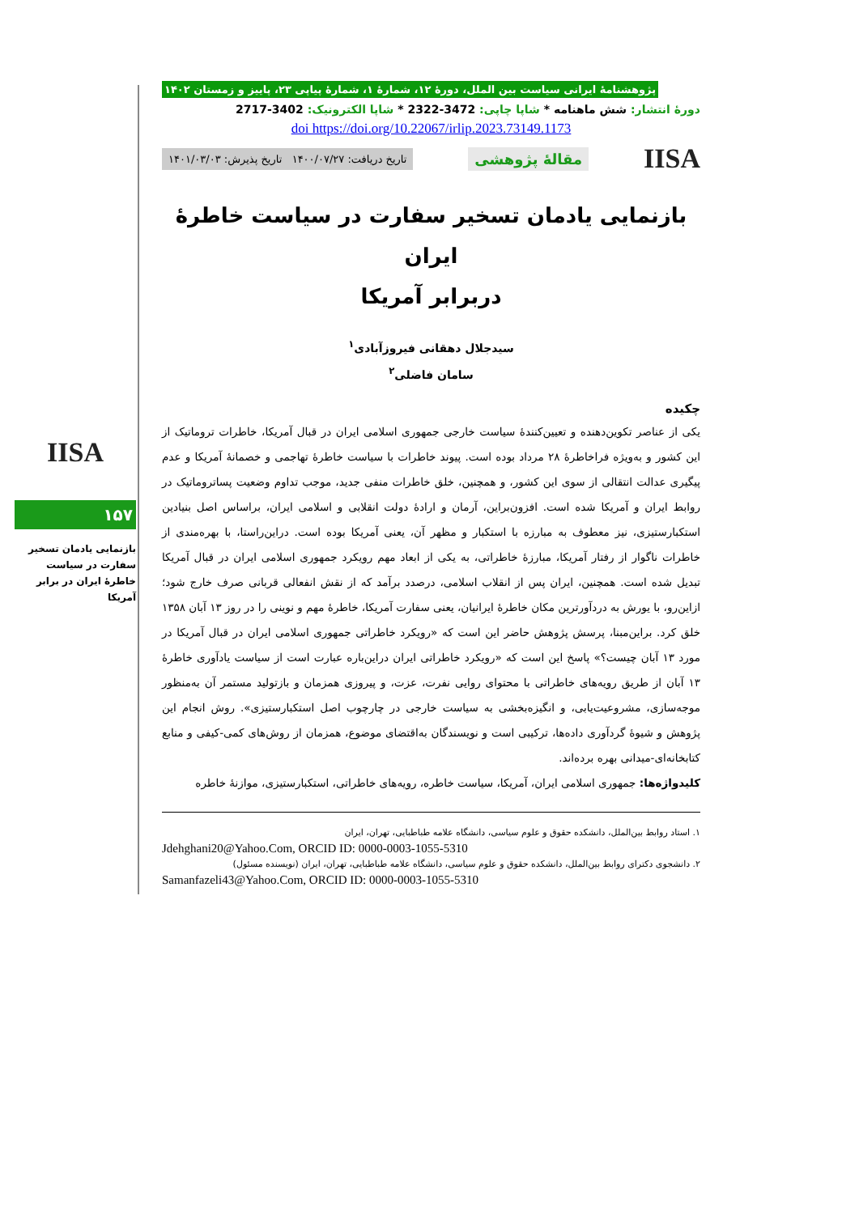پژوهشنامهٔ ایرانی سیاست بین الملل، دورهٔ ۱۲، شمارهٔ ۱، شمارهٔ پیاپی ۲۳، پاییز و زمستان ۱۴۰۲
دورهٔ انتشار: شش ماهنامه * شاپا چاپی: 3472-2322 * شاپا الکترونیک: 3402-2717
doi https://doi.org/10.22067/irlip.2023.73149.1173
IISA مقالهٔ پژوهشی تاریخ دریافت: ۱۴۰۰/۰۷/۲۷ تاریخ پذیرش: ۱۴۰۱/۰۳/۰۳
بازنمایی یادمان تسخیر سفارت در سیاست خاطرهٔ ایران
دربرابر آمریکا
سیدجلال دهقانی فیروزآبادی<sup>۱</sup>
سامان فاضلی<sup>۲</sup>
چکیده
یکی از عناصر تکوین‌دهنده و تعیین‌کنندهٔ سیاست خارجی جمهوری اسلامی ایران در قبال آمریکا، خاطرات تروماتیک از این کشور و به‌ویژه فراخاطرهٔ ۲۸ مرداد بوده است. پیوند خاطرات با سیاست خاطرهٔ تهاجمی و خصمانهٔ آمریکا و عدم پیگیری عدالت انتقالی از سوی این کشور، و همچنین، خلق خاطرات منفی جدید، موجب تداوم وضعیت پساتروماتیک در روابط ایران و آمریکا شده است. افزون‌براین، آرمان و ارادهٔ دولت انقلابی و اسلامی ایران، براساس اصل بنیادین استکبارستیزی، نیز معطوف به مبارزه با استکبار و مظهر آن، یعنی آمریکا بوده است. دراین‌راستا، با بهره‌مندی از خاطرات ناگوار از رفتار آمریکا، مبارزهٔ خاطراتی، به یکی از ابعاد مهم رویکرد جمهوری اسلامی ایران در قبال آمریکا تبدیل شده است. همچنین، ایران پس از انقلاب اسلامی، درصدد برآمد که از نقش انفعالی قربانی صرف خارج شود؛ ازاین‌رو، با یورش به دردآورترین مکان خاطرهٔ ایرانیان، یعنی سفارت آمریکا، خاطرهٔ مهم و نوینی را در روز ۱۳ آبان ۱۳۵۸ خلق کرد. براین‌مبنا، پرسش پژوهش حاضر این است که «رویکرد خاطراتی جمهوری اسلامی ایران در قبال آمریکا در مورد ۱۳ آبان چیست؟» پاسخ این است که «رویکرد خاطراتی ایران دراین‌باره عبارت است از سیاست یادآوری خاطرهٔ ۱۳ آبان از طریق رویه‌های خاطراتی با محتوای روایی نفرت، عزت، و پیروزی همزمان و بازتولید مستمر آن به‌منظور موجه‌سازی، مشروعیت‌یابی، و انگیزه‌بخشی به سیاست خارجی در چارچوب اصل استکبارستیزی». روش انجام این پژوهش و شیوهٔ گردآوری داده‌ها، ترکیبی است و نویسندگان به‌اقتضای موضوع، همزمان از روش‌های کمی-کیفی و منابع کتابخانه‌ای-میدانی بهره برده‌اند.
کلیدواژه‌ها: جمهوری اسلامی ایران، آمریکا، سیاست خاطره، رویه‌های خاطراتی، استکبارستیزی، موازنهٔ خاطره
۱. استاد روابط بین‌الملل، دانشکده حقوق و علوم سیاسی، دانشگاه علامه طباطبایی، تهران، ایران
Jdehghani20@Yahoo.Com, ORCID ID: 0000-0003-1055-5310
۲. دانشجوی دکترای روابط بین‌الملل، دانشکده حقوق و علوم سیاسی، دانشگاه علامه طباطبایی، تهران، ایران (نویسنده مسئول)
Samanfazeli43@Yahoo.Com, ORCID ID: 0000-0003-1055-5310
IISA
۱۵۷
بازنمایی یادمان تسخیر سفارت در سیاست خاطرهٔ ایران در برابر آمریکا